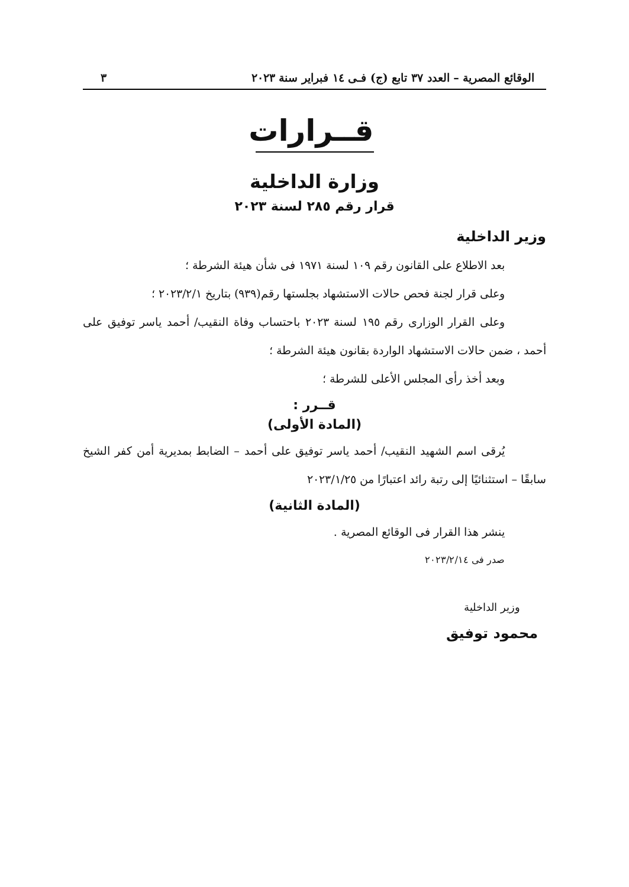الوقائع المصرية – العدد ٣٧ تابع (ج) فـى ١٤ فبراير سنة ٢٠٢٣ ٣
قــرارات
وزارة الداخلية
قرار رقم ٢٨٥ لسنة ٢٠٢٣
وزير الداخلية
بعد الاطلاع على القانون رقم ١٠٩ لسنة ١٩٧١ فى شأن هيئة الشرطة ؛
وعلى قرار لجنة فحص حالات الاستشهاد بجلستها رقم(٩٣٩) بتاريخ ٢٠٢٣/٢/١ ؛
وعلى القرار الوزارى رقم ١٩٥ لسنة ٢٠٢٣ باحتساب وفاة النقيب/ أحمد ياسر توفيق على أحمد ، ضمن حالات الاستشهاد الواردة بقانون هيئة الشرطة ؛
وبعد أخذ رأى المجلس الأعلى للشرطة ؛
قــرر :
(المادة الأولى)
يُرقى اسم الشهيد النقيب/ أحمد ياسر توفيق على أحمد – الضابط بمديرية أمن كفر الشيخ سابقًا – استثنائيًا إلى رتبة رائد اعتبارًا من ٢٠٢٣/١/٢٥
(المادة الثانية)
ينشر هذا القرار فى الوقائع المصرية .
صدر فى ٢٠٢٣/٢/١٤
وزير الداخلية
محمود توفيق